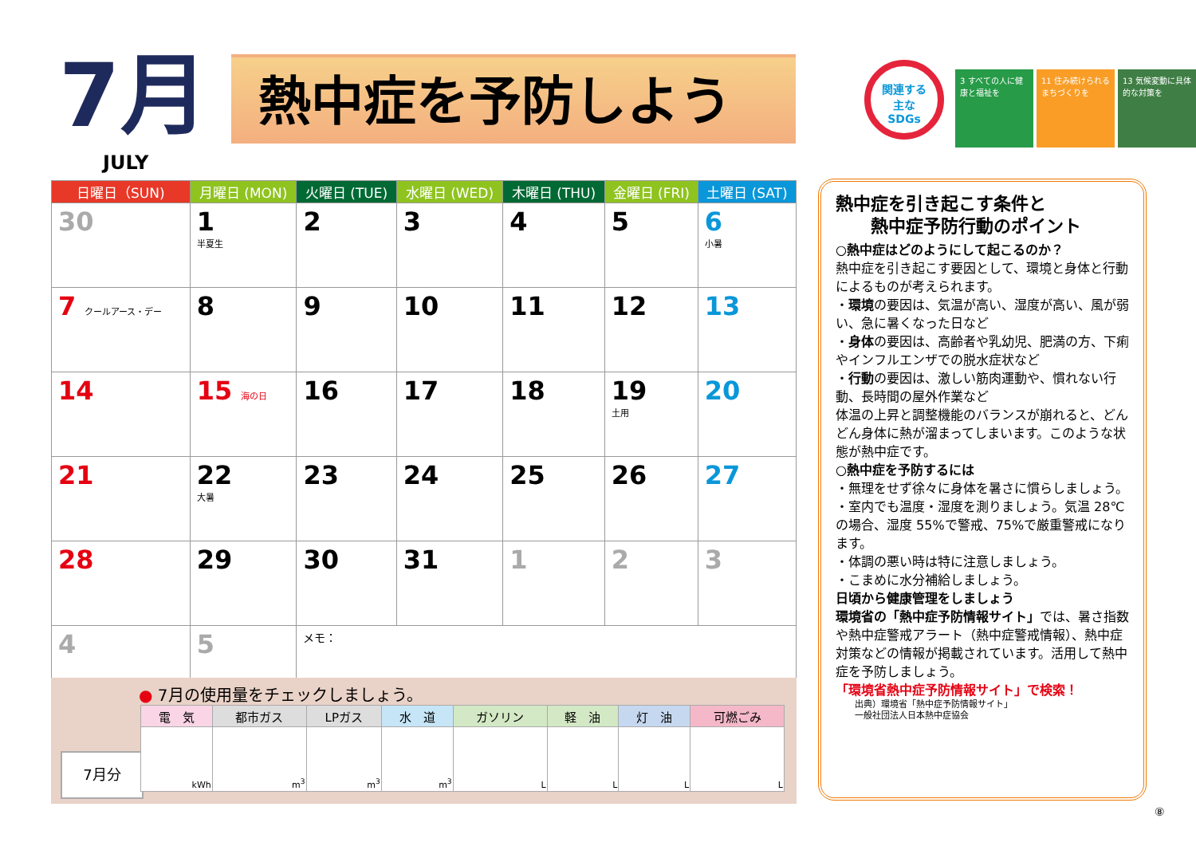7月
JULY
熱中症を予防しよう
関連する
主な
SDGs
3 すべての人に健康と福祉を
11 住み続けられるまちづくりを
13 気候変動に具体的な対策を
| 日曜日（SUN) | 月曜日 (MON) | 火曜日 (TUE) | 水曜日 (WED) | 木曜日 (THU) | 金曜日 (FRI) | 土曜日 (SAT) |
| --- | --- | --- | --- | --- | --- | --- |
| 30 | 1 半夏生 | 2 | 3 | 4 | 5 | 6 小暑 |
| 7 クールアース・デー | 8 | 9 | 10 | 11 | 12 | 13 |
| 14 | 15 海の日 | 16 | 17 | 18 | 19 土用 | 20 |
| 21 | 22 大暑 | 23 | 24 | 25 | 26 | 27 |
| 28 | 29 | 30 | 31 | 1 | 2 | 3 |
| 4 | 5 | メモ： | | | | |
● 7月の使用量をチェックしましょう。
7月分
| 電 気 | 都市ガス | LPガス | 水 道 | ガソリン | 軽 油 | 灯 油 | 可燃ごみ |
| --- | --- | --- | --- | --- | --- | --- | --- |
| kWh | m<sup>3</sup> | m<sup>3</sup> | m<sup>3</sup> | L | L | L | L |
熱中症を引き起こす条件と
　　熱中症予防行動のポイント
○熱中症はどのようにして起こるのか？
熱中症を引き起こす要因として、環境と身体と行動によるものが考えられます。
・環境の要因は、気温が高い、湿度が高い、風が弱い、急に暑くなった日など
・身体の要因は、高齢者や乳幼児、肥満の方、下痢やインフルエンザでの脱水症状など
・行動の要因は、激しい筋肉運動や、慣れない行動、長時間の屋外作業など
体温の上昇と調整機能のバランスが崩れると、どんどん身体に熱が溜まってしまいます。このような状態が熱中症です。
○熱中症を予防するには
・無理をせず徐々に身体を暑さに慣らしましょう。
・室内でも温度・湿度を測りましょう。気温 28℃の場合、湿度 55%で警戒、75%で厳重警戒になります。
・体調の悪い時は特に注意しましょう。
・こまめに水分補給しましょう。
日頃から健康管理をしましょう
環境省の「熱中症予防情報サイト」では、暑さ指数や熱中症警戒アラート（熱中症警戒情報）、熱中症対策などの情報が掲載されています。活用して熱中症を予防しましょう。
「環境省熱中症予防情報サイト」で検索！
出典）環境省「熱中症予防情報サイト」
一般社団法人日本熱中症協会
⑧